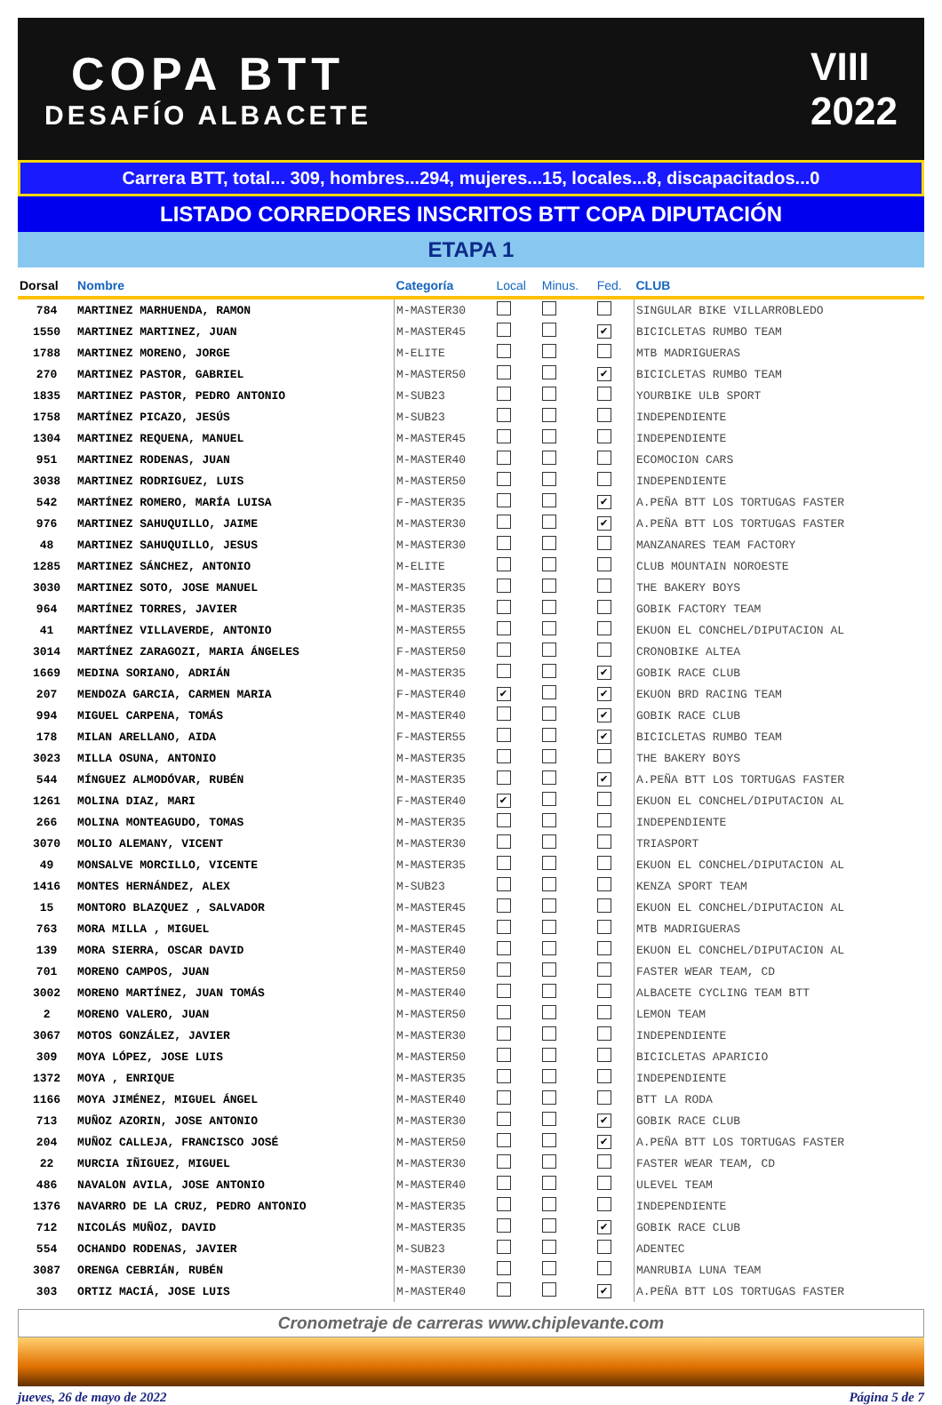COPA BTT
DESAFÍO ALBACETE
VIII
2022
Carrera BTT, total... 309, hombres...294, mujeres...15, locales...8, discapacitados...0
LISTADO CORREDORES INSCRITOS BTT COPA DIPUTACIÓN
ETAPA 1
| Dorsal | Nombre | Categoría | Local | Minus. | Fed. | CLUB |
| --- | --- | --- | --- | --- | --- | --- |
| 784 | MARTINEZ MARHUENDA, RAMON | M-MASTER30 | | | | SINGULAR BIKE VILLARROBLEDO |
| 1550 | MARTINEZ MARTINEZ, JUAN | M-MASTER45 | | | ✔ | BICICLETAS RUMBO TEAM |
| 1788 | MARTINEZ MORENO, JORGE | M-ELITE | | | | MTB MADRIGUERAS |
| 270 | MARTINEZ PASTOR, GABRIEL | M-MASTER50 | | | ✔ | BICICLETAS RUMBO TEAM |
| 1835 | MARTINEZ PASTOR, PEDRO ANTONIO | M-SUB23 | | | | YOURBIKE ULB SPORT |
| 1758 | MARTÍNEZ PICAZO, JESÚS | M-SUB23 | | | | INDEPENDIENTE |
| 1304 | MARTINEZ REQUENA, MANUEL | M-MASTER45 | | | | INDEPENDIENTE |
| 951 | MARTINEZ RODENAS, JUAN | M-MASTER40 | | | | ECOMOCION CARS |
| 3038 | MARTINEZ RODRIGUEZ, LUIS | M-MASTER50 | | | | INDEPENDIENTE |
| 542 | MARTÍNEZ ROMERO, MARÍA LUISA | F-MASTER35 | | | ✔ | A.PEÑA BTT LOS TORTUGAS FASTER |
| 976 | MARTINEZ SAHUQUILLO, JAIME | M-MASTER30 | | | ✔ | A.PEÑA BTT LOS TORTUGAS FASTER |
| 48 | MARTINEZ SAHUQUILLO, JESUS | M-MASTER30 | | | | MANZANARES TEAM FACTORY |
| 1285 | MARTINEZ SÁNCHEZ, ANTONIO | M-ELITE | | | | CLUB MOUNTAIN NOROESTE |
| 3030 | MARTINEZ SOTO, JOSE MANUEL | M-MASTER35 | | | | THE BAKERY BOYS |
| 964 | MARTÍNEZ TORRES, JAVIER | M-MASTER35 | | | | GOBIK FACTORY TEAM |
| 41 | MARTÍNEZ VILLAVERDE, ANTONIO | M-MASTER55 | | | | EKUON EL CONCHEL/DIPUTACION AL |
| 3014 | MARTÍNEZ ZARAGOZI, MARIA ÁNGELES | F-MASTER50 | | | | CRONOBIKE ALTEA |
| 1669 | MEDINA SORIANO, ADRIÁN | M-MASTER35 | | | ✔ | GOBIK RACE CLUB |
| 207 | MENDOZA GARCIA, CARMEN MARIA | F-MASTER40 | ✔ | | ✔ | EKUON BRD RACING TEAM |
| 994 | MIGUEL CARPENA, TOMÁS | M-MASTER40 | | | ✔ | GOBIK RACE CLUB |
| 178 | MILAN ARELLANO, AIDA | F-MASTER55 | | | ✔ | BICICLETAS RUMBO TEAM |
| 3023 | MILLA OSUNA, ANTONIO | M-MASTER35 | | | | THE BAKERY BOYS |
| 544 | MÍNGUEZ ALMODÓVAR, RUBÉN | M-MASTER35 | | | ✔ | A.PEÑA BTT LOS TORTUGAS FASTER |
| 1261 | MOLINA DIAZ, MARI | F-MASTER40 | ✔ | | | EKUON EL CONCHEL/DIPUTACION AL |
| 266 | MOLINA MONTEAGUDO, TOMAS | M-MASTER35 | | | | INDEPENDIENTE |
| 3070 | MOLIO ALEMANY, VICENT | M-MASTER30 | | | | TRIASPORT |
| 49 | MONSALVE MORCILLO, VICENTE | M-MASTER35 | | | | EKUON EL CONCHEL/DIPUTACION AL |
| 1416 | MONTES HERNÁNDEZ, ALEX | M-SUB23 | | | | KENZA SPORT TEAM |
| 15 | MONTORO BLAZQUEZ , SALVADOR | M-MASTER45 | | | | EKUON EL CONCHEL/DIPUTACION AL |
| 763 | MORA MILLA , MIGUEL | M-MASTER45 | | | | MTB MADRIGUERAS |
| 139 | MORA SIERRA, OSCAR DAVID | M-MASTER40 | | | | EKUON EL CONCHEL/DIPUTACION AL |
| 701 | MORENO CAMPOS, JUAN | M-MASTER50 | | | | FASTER WEAR TEAM, CD |
| 3002 | MORENO MARTÍNEZ, JUAN TOMÁS | M-MASTER40 | | | | ALBACETE CYCLING TEAM BTT |
| 2 | MORENO VALERO, JUAN | M-MASTER50 | | | | LEMON TEAM |
| 3067 | MOTOS GONZÁLEZ, JAVIER | M-MASTER30 | | | | INDEPENDIENTE |
| 309 | MOYA LÓPEZ, JOSE LUIS | M-MASTER50 | | | | BICICLETAS APARICIO |
| 1372 | MOYA , ENRIQUE | M-MASTER35 | | | | INDEPENDIENTE |
| 1166 | MOYA JIMÉNEZ, MIGUEL ÁNGEL | M-MASTER40 | | | | BTT LA RODA |
| 713 | MUÑOZ AZORIN, JOSE ANTONIO | M-MASTER30 | | | ✔ | GOBIK RACE CLUB |
| 204 | MUÑOZ CALLEJA, FRANCISCO JOSÉ | M-MASTER50 | | | ✔ | A.PEÑA BTT LOS TORTUGAS FASTER |
| 22 | MURCIA IÑIGUEZ, MIGUEL | M-MASTER30 | | | | FASTER WEAR TEAM, CD |
| 486 | NAVALON AVILA, JOSE ANTONIO | M-MASTER40 | | | | ULEVEL TEAM |
| 1376 | NAVARRO DE LA CRUZ, PEDRO ANTONIO | M-MASTER35 | | | | INDEPENDIENTE |
| 712 | NICOLÁS MUÑOZ, DAVID | M-MASTER35 | | | ✔ | GOBIK RACE CLUB |
| 554 | OCHANDO RODENAS, JAVIER | M-SUB23 | | | | ADENTEC |
| 3087 | ORENGA CEBRIÁN, RUBÉN | M-MASTER30 | | | | MANRUBIA LUNA TEAM |
| 303 | ORTIZ MACIÁ, JOSE LUIS | M-MASTER40 | | | ✔ | A.PEÑA BTT LOS TORTUGAS FASTER |
Cronometraje de carreras www.chiplevante.com
jueves, 26 de mayo de 2022 Página 5 de 7